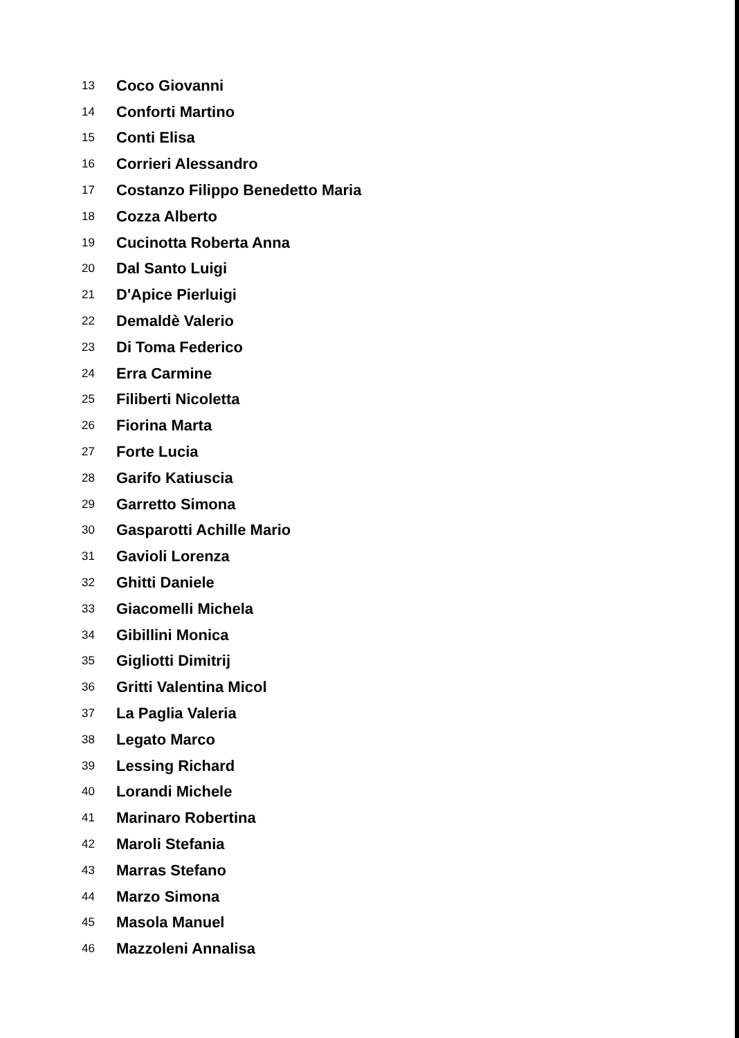| 13 | Coco Giovanni |
| 14 | Conforti Martino |
| 15 | Conti Elisa |
| 16 | Corrieri Alessandro |
| 17 | Costanzo Filippo Benedetto Maria |
| 18 | Cozza Alberto |
| 19 | Cucinotta Roberta Anna |
| 20 | Dal Santo Luigi |
| 21 | D'Apice Pierluigi |
| 22 | Demaldè Valerio |
| 23 | Di Toma Federico |
| 24 | Erra Carmine |
| 25 | Filiberti Nicoletta |
| 26 | Fiorina Marta |
| 27 | Forte Lucia |
| 28 | Garifo Katiuscia |
| 29 | Garretto Simona |
| 30 | Gasparotti Achille Mario |
| 31 | Gavioli Lorenza |
| 32 | Ghitti Daniele |
| 33 | Giacomelli Michela |
| 34 | Gibillini Monica |
| 35 | Gigliotti Dimitrij |
| 36 | Gritti Valentina Micol |
| 37 | La Paglia Valeria |
| 38 | Legato Marco |
| 39 | Lessing Richard |
| 40 | Lorandi Michele |
| 41 | Marinaro Robertina |
| 42 | Maroli Stefania |
| 43 | Marras Stefano |
| 44 | Marzo Simona |
| 45 | Masola Manuel |
| 46 | Mazzoleni Annalisa |